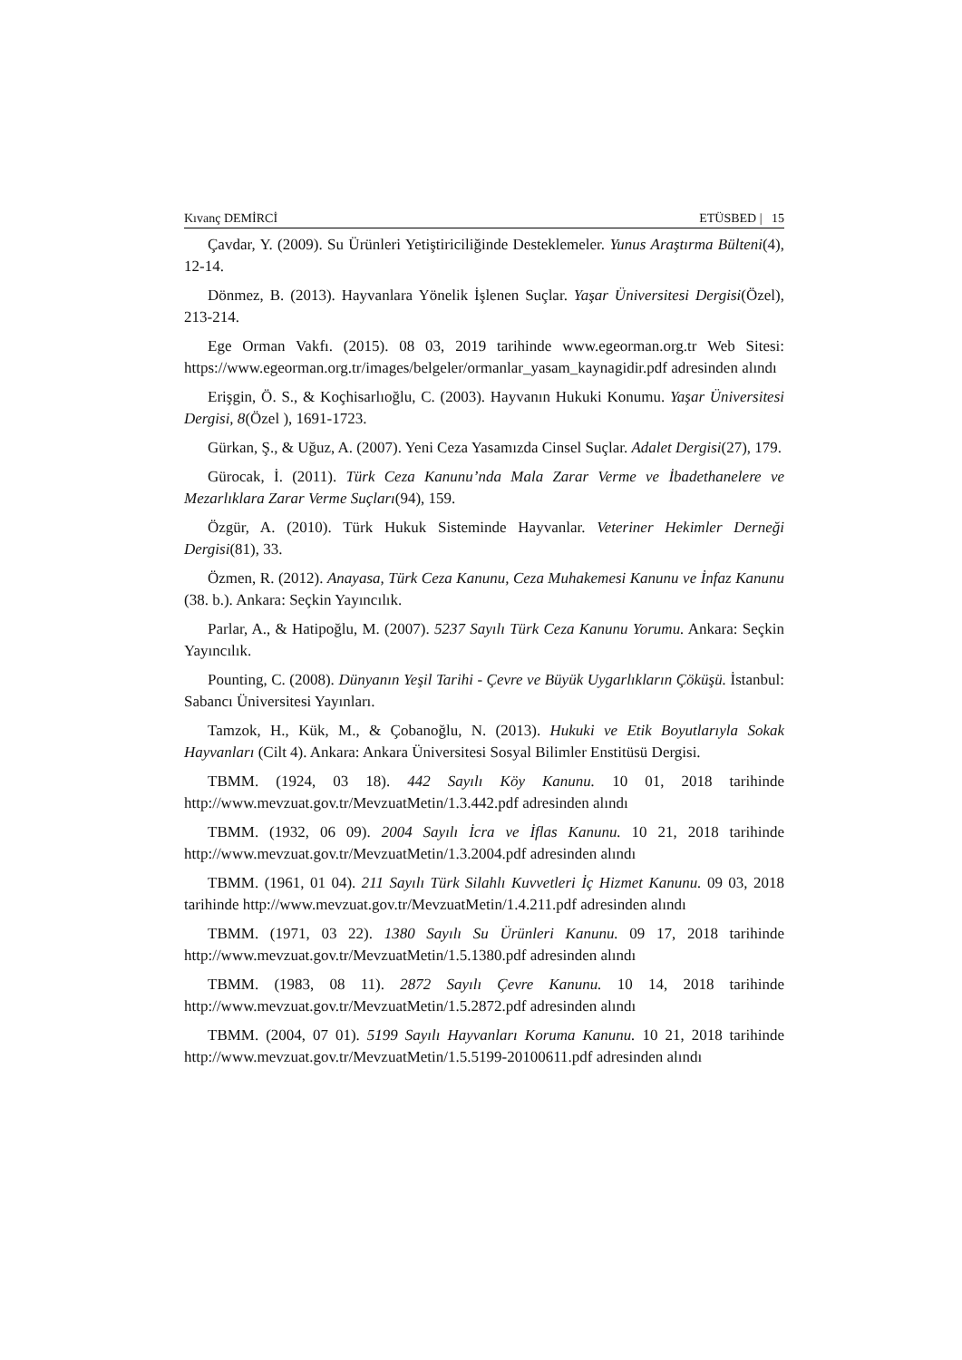Kıvanç DEMİRCİ ETÜSBED | 15
Çavdar, Y. (2009). Su Ürünleri Yetiştiriciliğinde Desteklemeler. Yunus Araştırma Bülteni(4), 12-14.
Dönmez, B. (2013). Hayvanlara Yönelik İşlenen Suçlar. Yaşar Üniversitesi Dergisi(Özel), 213-214.
Ege Orman Vakfı. (2015). 08 03, 2019 tarihinde www.egeorman.org.tr Web Sitesi: https://www.egeorman.org.tr/images/belgeler/ormanlar_yasam_kaynagidir.pdf adresinden alındı
Erişgin, Ö. S., & Koçhisarlıoğlu, C. (2003). Hayvanın Hukuki Konumu. Yaşar Üniversitesi Dergisi, 8(Özel ), 1691-1723.
Gürkan, Ş., & Uğuz, A. (2007). Yeni Ceza Yasamızda Cinsel Suçlar. Adalet Dergisi(27), 179.
Gürocak, İ. (2011). Türk Ceza Kanunu’nda Mala Zarar Verme ve İbadethanelere ve Mezarlıklara Zarar Verme Suçları(94), 159.
Özgür, A. (2010). Türk Hukuk Sisteminde Hayvanlar. Veteriner Hekimler Derneği Dergisi(81), 33.
Özmen, R. (2012). Anayasa, Türk Ceza Kanunu, Ceza Muhakemesi Kanunu ve İnfaz Kanunu (38. b.). Ankara: Seçkin Yayıncılık.
Parlar, A., & Hatipoğlu, M. (2007). 5237 Sayılı Türk Ceza Kanunu Yorumu. Ankara: Seçkin Yayıncılık.
Pounting, C. (2008). Dünyanın Yeşil Tarihi - Çevre ve Büyük Uygarlıkların Çöküşü. İstanbul: Sabancı Üniversitesi Yayınları.
Tamzok, H., Kük, M., & Çobanoğlu, N. (2013). Hukuki ve Etik Boyutlarıyla Sokak Hayvanları (Cilt 4). Ankara: Ankara Üniversitesi Sosyal Bilimler Enstitüsü Dergisi.
TBMM. (1924, 03 18). 442 Sayılı Köy Kanunu. 10 01, 2018 tarihinde http://www.mevzuat.gov.tr/MevzuatMetin/1.3.442.pdf adresinden alındı
TBMM. (1932, 06 09). 2004 Sayılı İcra ve İflas Kanunu. 10 21, 2018 tarihinde http://www.mevzuat.gov.tr/MevzuatMetin/1.3.2004.pdf adresinden alındı
TBMM. (1961, 01 04). 211 Sayılı Türk Silahlı Kuvvetleri İç Hizmet Kanunu. 09 03, 2018 tarihinde http://www.mevzuat.gov.tr/MevzuatMetin/1.4.211.pdf adresinden alındı
TBMM. (1971, 03 22). 1380 Sayılı Su Ürünleri Kanunu. 09 17, 2018 tarihinde http://www.mevzuat.gov.tr/MevzuatMetin/1.5.1380.pdf adresinden alındı
TBMM. (1983, 08 11). 2872 Sayılı Çevre Kanunu. 10 14, 2018 tarihinde http://www.mevzuat.gov.tr/MevzuatMetin/1.5.2872.pdf adresinden alındı
TBMM. (2004, 07 01). 5199 Sayılı Hayvanları Koruma Kanunu. 10 21, 2018 tarihinde http://www.mevzuat.gov.tr/MevzuatMetin/1.5.5199-20100611.pdf adresinden alındı